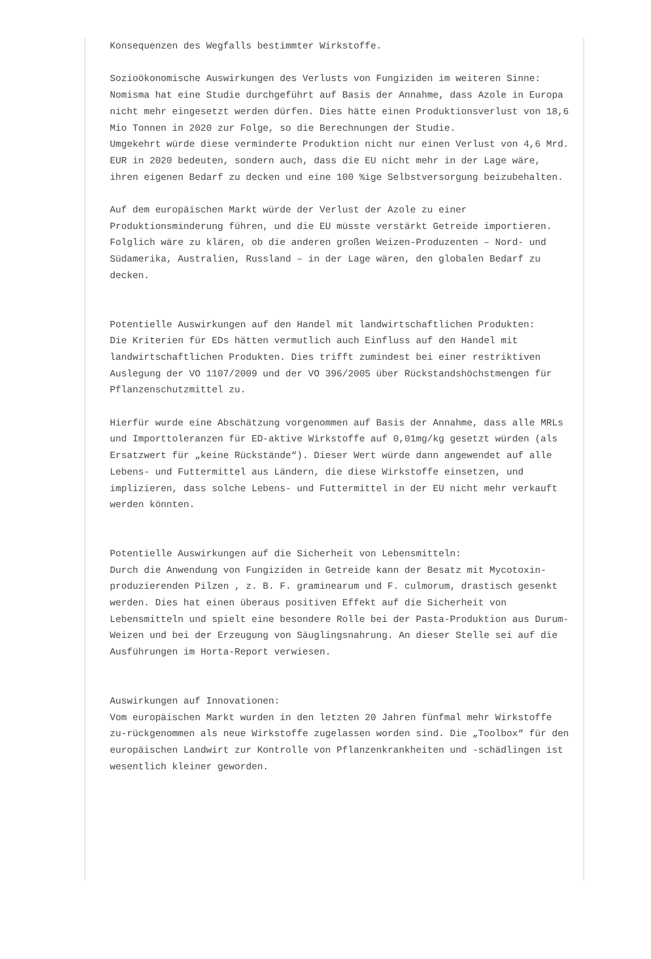Konsequenzen des Wegfalls bestimmter Wirkstoffe.
Sozioökonomische Auswirkungen des Verlusts von Fungiziden im weiteren Sinne:
Nomisma hat eine Studie durchgeführt auf Basis der Annahme, dass Azole in Europa nicht mehr eingesetzt werden dürfen. Dies hätte einen Produktionsverlust von 18,6 Mio Tonnen in 2020 zur Folge, so die Berechnungen der Studie.
Umgekehrt würde diese verminderte Produktion nicht nur einen Verlust von 4,6 Mrd. EUR in 2020 bedeuten, sondern auch, dass die EU nicht mehr in der Lage wäre, ihren eigenen Bedarf zu decken und eine 100 %ige Selbstversorgung beizubehalten.
Auf dem europäischen Markt würde der Verlust der Azole zu einer Produktionsminderung führen, und die EU müsste verstärkt Getreide importieren. Folglich wäre zu klären, ob die anderen großen Weizen-Produzenten – Nord- und Südamerika, Australien, Russland – in der Lage wären, den globalen Bedarf zu decken.
Potentielle Auswirkungen auf den Handel mit landwirtschaftlichen Produkten:
Die Kriterien für EDs hätten vermutlich auch Einfluss auf den Handel mit landwirtschaftlichen Produkten. Dies trifft zumindest bei einer restriktiven Auslegung der VO 1107/2009 und der VO 396/2005 über Rückstandshöchstmengen für Pflanzenschutzmittel zu.
Hierfür wurde eine Abschätzung vorgenommen auf Basis der Annahme, dass alle MRLs und Importtoleranzen für ED-aktive Wirkstoffe auf 0,01mg/kg gesetzt würden (als Ersatzwert für „keine Rückstände“). Dieser Wert würde dann angewendet auf alle Lebens- und Futtermittel aus Ländern, die diese Wirkstoffe einsetzen, und implizieren, dass solche Lebens- und Futtermittel in der EU nicht mehr verkauft werden könnten.
Potentielle Auswirkungen auf die Sicherheit von Lebensmitteln:
Durch die Anwendung von Fungiziden in Getreide kann der Besatz mit Mycotoxin-produzierenden Pilzen , z. B. F. graminearum und F. culmorum, drastisch gesenkt werden. Dies hat einen überaus positiven Effekt auf die Sicherheit von Lebensmitteln und spielt eine besondere Rolle bei der Pasta-Produktion aus Durum-Weizen und bei der Erzeugung von Säuglingsnahrung. An dieser Stelle sei auf die Ausführungen im Horta-Report verwiesen.
Auswirkungen auf Innovationen:
Vom europäischen Markt wurden in den letzten 20 Jahren fünfmal mehr Wirkstoffe zu-rückgenommen als neue Wirkstoffe zugelassen worden sind. Die „Toolbox“ für den europäischen Landwirt zur Kontrolle von Pflanzenkrankheiten und -schädlingen ist wesentlich kleiner geworden.